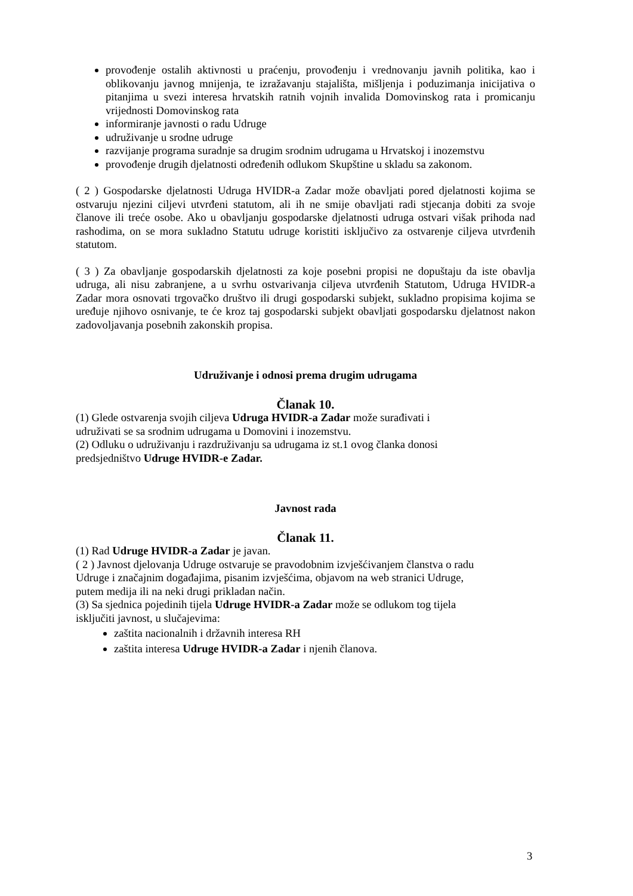provođenje ostalih aktivnosti u praćenju, provođenju i vrednovanju javnih politika, kao i oblikovanju javnog mnijenja, te izražavanju stajališta, mišljenja i poduzimanja inicijativa o pitanjima u svezi interesa hrvatskih ratnih vojnih invalida Domovinskog rata i promicanju vrijednosti Domovinskog rata
informiranje javnosti o radu Udruge
udruživanje u srodne udruge
razvijanje programa suradnje sa drugim srodnim udrugama u Hrvatskoj i inozemstvu
provođenje drugih djelatnosti određenih odlukom Skupštine u skladu sa zakonom.
( 2 ) Gospodarske djelatnosti Udruga HVIDR-a Zadar može obavljati pored djelatnosti kojima se ostvaruju njezini ciljevi utvrđeni statutom, ali ih ne smije obavljati radi stjecanja dobiti za svoje članove ili treće osobe. Ako u obavljanju gospodarske djelatnosti udruga ostvari višak prihoda nad rashodima, on se mora sukladno Statutu udruge koristiti isključivo za ostvarenje ciljeva utvrđenih statutom.
( 3 ) Za obavljanje gospodarskih djelatnosti za koje posebni propisi ne dopuštaju da iste obavlja udruga, ali nisu zabranjene, a u svrhu ostvarivanja ciljeva utvrđenih Statutom, Udruga HVIDR-a Zadar mora osnovati trgovačko društvo ili drugi gospodarski subjekt, sukladno propisima kojima se uređuje njihovo osnivanje, te će kroz taj gospodarski subjekt obavljati gospodarsku djelatnost nakon zadovoljavanja posebnih zakonskih propisa.
Udruživanje i odnosi prema drugim udrugama
Članak 10.
(1) Glede ostvarenja svojih ciljeva Udruga HVIDR-a Zadar može surađivati i
udruživati se sa srodnim udrugama u Domovini i inozemstvu.
(2) Odluku o udruživanju i razdruživanju sa udrugama iz st.1 ovog članka donosi
predsjedništvo Udruge HVIDR-e Zadar.
Javnost rada
Članak 11.
(1) Rad Udruge HVIDR-a Zadar je javan.
( 2 ) Javnost djelovanja Udruge ostvaruje se pravodobnim izvješćivanjem članstva o radu
Udruge i značajnim događajima, pisanim izvješćima, objavom na web stranici Udruge,
putem medija ili na neki drugi prikladan način.
(3) Sa sjednica pojedinih tijela Udruge HVIDR-a Zadar može se odlukom tog tijela
isključiti javnost, u slučajevima:
zaštita nacionalnih i državnih interesa RH
zaštita interesa Udruge HVIDR-a Zadar i njenih članova.
3